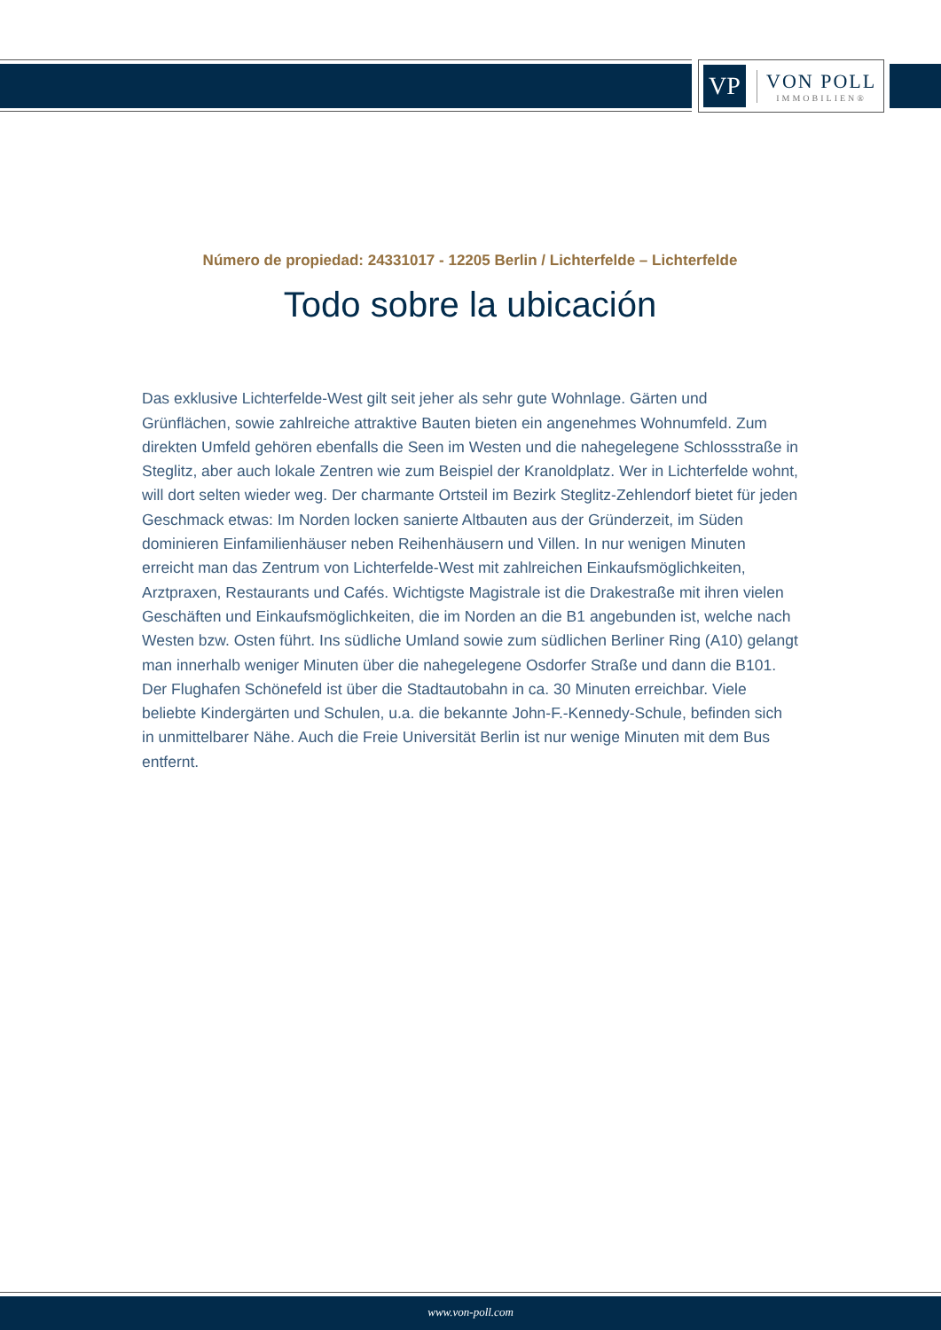VP
VON POLL
IMMOBILIEN®
Número de propiedad: 24331017 - 12205 Berlin / Lichterfelde – Lichterfelde
Todo sobre la ubicación
Das exklusive Lichterfelde-West gilt seit jeher als sehr gute Wohnlage. Gärten und Grünflächen, sowie zahlreiche attraktive Bauten bieten ein angenehmes Wohnumfeld. Zum direkten Umfeld gehören ebenfalls die Seen im Westen und die nahegelegene Schlossstraße in Steglitz, aber auch lokale Zentren wie zum Beispiel der Kranoldplatz. Wer in Lichterfelde wohnt, will dort selten wieder weg. Der charmante Ortsteil im Bezirk Steglitz-Zehlendorf bietet für jeden Geschmack etwas: Im Norden locken sanierte Altbauten aus der Gründerzeit, im Süden dominieren Einfamilienhäuser neben Reihenhäusern und Villen. In nur wenigen Minuten erreicht man das Zentrum von Lichterfelde-West mit zahlreichen Einkaufsmöglichkeiten, Arztpraxen, Restaurants und Cafés. Wichtigste Magistrale ist die Drakestraße mit ihren vielen Geschäften und Einkaufsmöglichkeiten, die im Norden an die B1 angebunden ist, welche nach Westen bzw. Osten führt. Ins südliche Umland sowie zum südlichen Berliner Ring (A10) gelangt man innerhalb weniger Minuten über die nahegelegene Osdorfer Straße und dann die B101. Der Flughafen Schönefeld ist über die Stadtautobahn in ca. 30 Minuten erreichbar. Viele beliebte Kindergärten und Schulen, u.a. die bekannte John-F.-Kennedy-Schule, befinden sich in unmittelbarer Nähe. Auch die Freie Universität Berlin ist nur wenige Minuten mit dem Bus entfernt.
www.von-poll.com